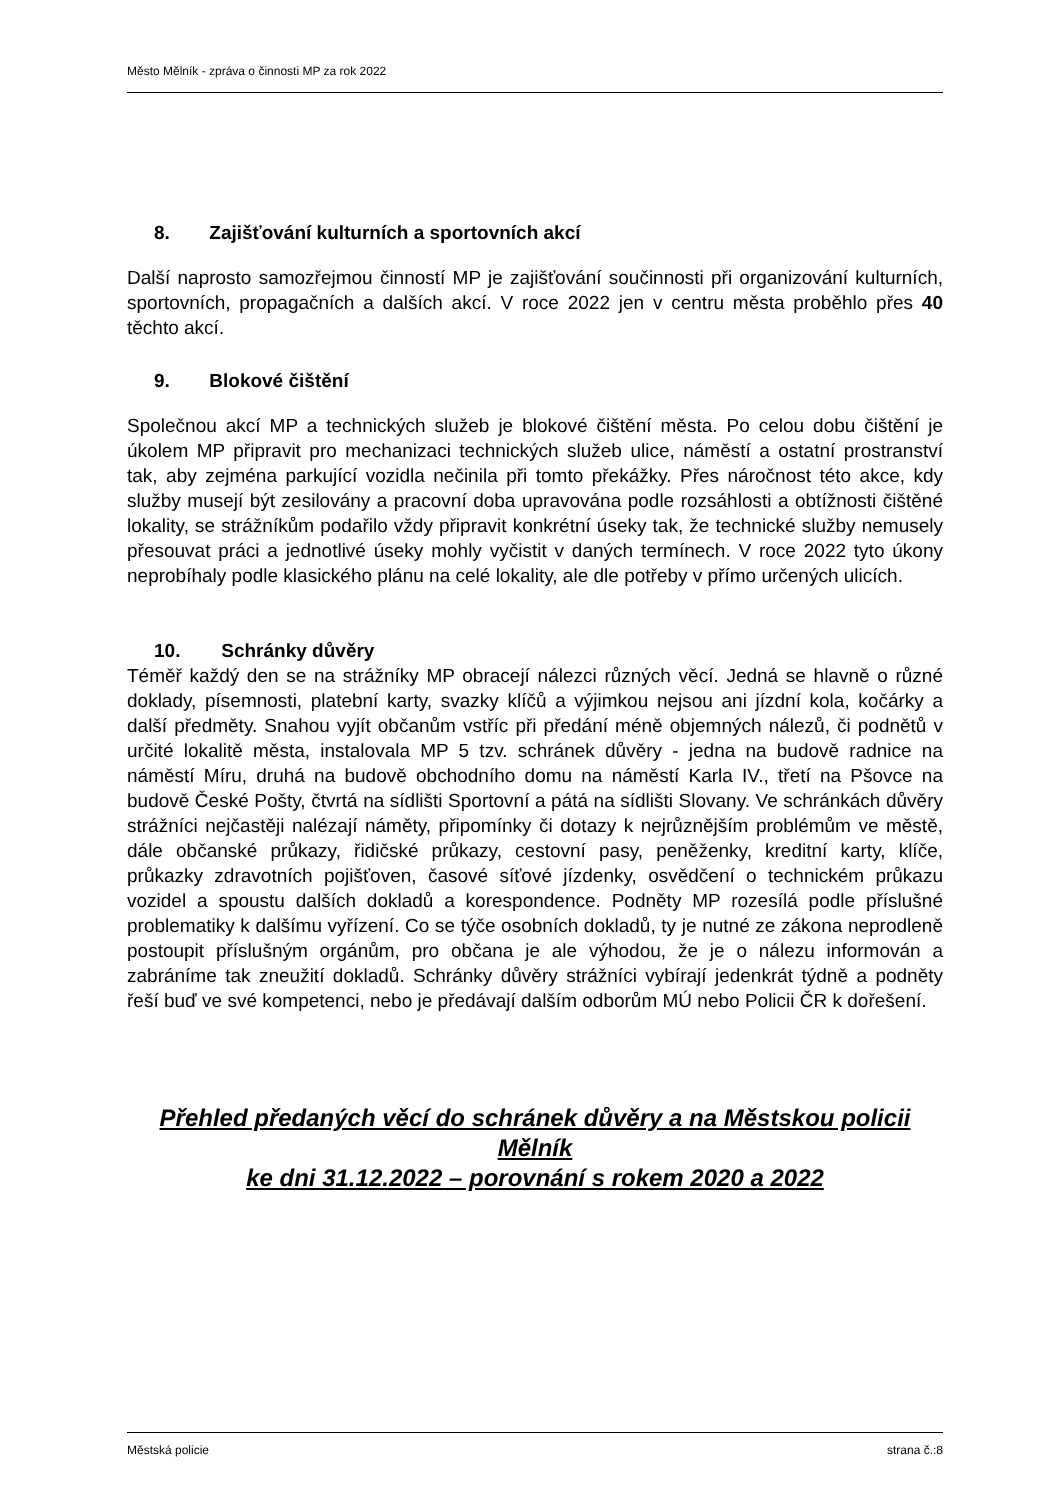Město Mělník - zpráva o činnosti MP za rok 2022
8. Zajišťování kulturních a sportovních akcí
Další naprosto samozřejmou činností MP je zajišťování součinnosti při organizování kulturních, sportovních, propagačních a dalších akcí. V roce 2022 jen v centru města proběhlo přes 40 těchto akcí.
9. Blokové čištění
Společnou akcí MP a technických služeb je blokové čištění města. Po celou dobu čištění je úkolem MP připravit pro mechanizaci technických služeb ulice, náměstí a ostatní prostranství tak, aby zejména parkující vozidla nečinila při tomto překážky. Přes náročnost této akce, kdy služby musejí být zesilovány a pracovní doba upravována podle rozsáhlosti a obtížnosti čištěné lokality, se strážníkům podařilo vždy připravit konkrétní úseky tak, že technické služby nemusely přesouvat práci a jednotlivé úseky mohly vyčistit v daných termínech. V roce 2022 tyto úkony neprobíhaly podle klasického plánu na celé lokality, ale dle potřeby v přímo určených ulicích.
10. Schránky důvěry
Téměř každý den se na strážníky MP obracejí nálezci různých věcí. Jedná se hlavně o různé doklady, písemnosti, platební karty, svazky klíčů a výjimkou nejsou ani jízdní kola, kočárky a další předměty. Snahou vyjít občanům vstříc při předání méně objemných nálezů, či podnětů v určité lokalitě města, instalovala MP 5 tzv. schránek důvěry - jedna na budově radnice na náměstí Míru, druhá na budově obchodního domu na náměstí Karla IV., třetí na Pšovce na budově České Pošty, čtvrtá na sídlišti Sportovní a pátá na sídlišti Slovany. Ve schránkách důvěry strážníci nejčastěji nalézají náměty, připomínky či dotazy k nejrůznějším problémům ve městě, dále občanské průkazy, řidičské průkazy, cestovní pasy, peněženky, kreditní karty, klíče, průkazky zdravotních pojišťoven, časové síťové jízdenky, osvědčení o technickém průkazu vozidel a spoustu dalších dokladů a korespondence. Podněty MP rozesílá podle příslušné problematiky k dalšímu vyřízení. Co se týče osobních dokladů, ty je nutné ze zákona neprodleně postoupit příslušným orgánům, pro občana je ale výhodou, že je o nálezu informován a zabráníme tak zneužití dokladů. Schránky důvěry strážníci vybírají jedenkrát týdně a podněty řeší buď ve své kompetenci, nebo je předávají dalším odborům MÚ nebo Policii ČR k dořešení.
Přehled předaných věcí do schránek důvěry a na Městskou policii Mělník
ke dni 31.12.2022 – porovnání s rokem 2020 a 2022
Městská policie strana č.:8